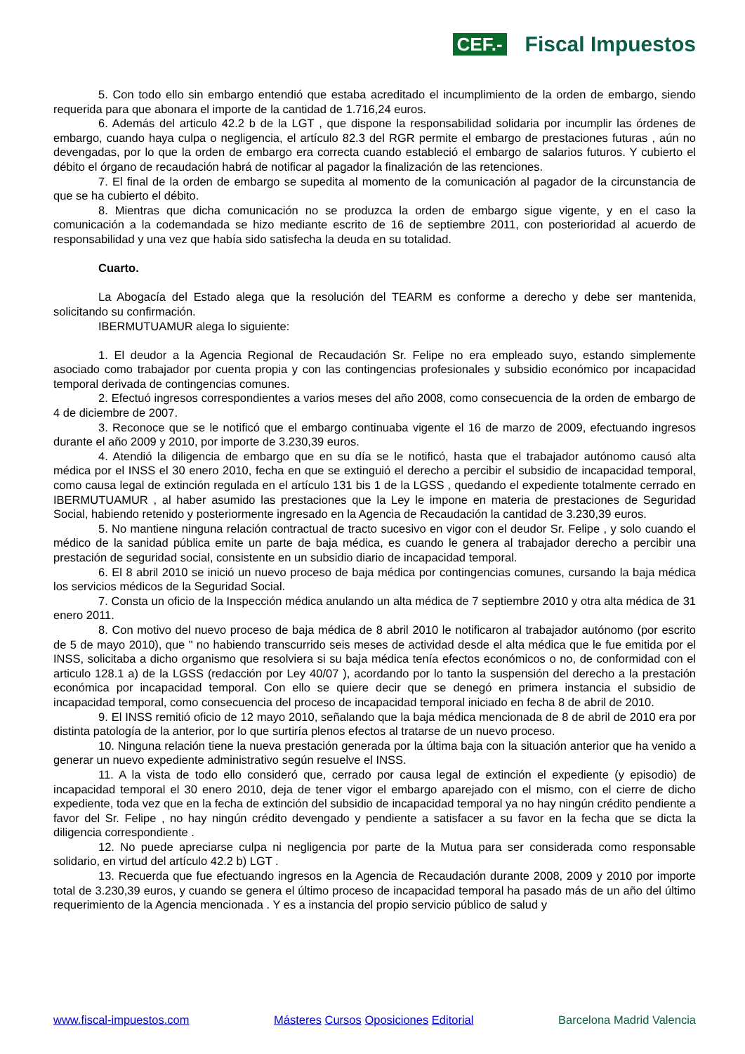CEF.- Fiscal Impuestos
5. Con todo ello sin embargo entendió que estaba acreditado el incumplimiento de la orden de embargo, siendo requerida para que abonara el importe de la cantidad de 1.716,24 euros.
6. Además del articulo 42.2 b de la LGT , que dispone la responsabilidad solidaria por incumplir las órdenes de embargo, cuando haya culpa o negligencia, el artículo 82.3 del RGR permite el embargo de prestaciones futuras , aún no devengadas, por lo que la orden de embargo era correcta cuando estableció el embargo de salarios futuros. Y cubierto el débito el órgano de recaudación habrá de notificar al pagador la finalización de las retenciones.
7. El final de la orden de embargo se supedita al momento de la comunicación al pagador de la circunstancia de que se ha cubierto el débito.
8. Mientras que dicha comunicación no se produzca la orden de embargo sigue vigente, y en el caso la comunicación a la codemandada se hizo mediante escrito de 16 de septiembre 2011, con posterioridad al acuerdo de responsabilidad y una vez que había sido satisfecha la deuda en su totalidad.
Cuarto.
La Abogacía del Estado alega que la resolución del TEARM es conforme a derecho y debe ser mantenida, solicitando su confirmación.
IBERMUTUAMUR alega lo siguiente:
1. El deudor a la Agencia Regional de Recaudación Sr. Felipe no era empleado suyo, estando simplemente asociado como trabajador por cuenta propia y con las contingencias profesionales y subsidio económico por incapacidad temporal derivada de contingencias comunes.
2. Efectuó ingresos correspondientes a varios meses del año 2008, como consecuencia de la orden de embargo de 4 de diciembre de 2007.
3. Reconoce que se le notificó que el embargo continuaba vigente el 16 de marzo de 2009, efectuando ingresos durante el año 2009 y 2010, por importe de 3.230,39 euros.
4. Atendió la diligencia de embargo que en su día se le notificó, hasta que el trabajador autónomo causó alta médica por el INSS el 30 enero 2010, fecha en que se extinguió el derecho a percibir el subsidio de incapacidad temporal, como causa legal de extinción regulada en el artículo 131 bis 1 de la LGSS , quedando el expediente totalmente cerrado en IBERMUTUAMUR , al haber asumido las prestaciones que la Ley le impone en materia de prestaciones de Seguridad Social, habiendo retenido y posteriormente ingresado en la Agencia de Recaudación la cantidad de 3.230,39 euros.
5. No mantiene ninguna relación contractual de tracto sucesivo en vigor con el deudor Sr. Felipe , y solo cuando el médico de la sanidad pública emite un parte de baja médica, es cuando le genera al trabajador derecho a percibir una prestación de seguridad social, consistente en un subsidio diario de incapacidad temporal.
6. El 8 abril 2010 se inició un nuevo proceso de baja médica por contingencias comunes, cursando la baja médica los servicios médicos de la Seguridad Social.
7. Consta un oficio de la Inspección médica anulando un alta médica de 7 septiembre 2010 y otra alta médica de 31 enero 2011.
8. Con motivo del nuevo proceso de baja médica de 8 abril 2010 le notificaron al trabajador autónomo (por escrito de 5 de mayo 2010), que " no habiendo transcurrido seis meses de actividad desde el alta médica que le fue emitida por el INSS, solicitaba a dicho organismo que resolviera si su baja médica tenía efectos económicos o no, de conformidad con el articulo 128.1 a) de la LGSS (redacción por Ley 40/07 ), acordando por lo tanto la suspensión del derecho a la prestación económica por incapacidad temporal. Con ello se quiere decir que se denegó en primera instancia el subsidio de incapacidad temporal, como consecuencia del proceso de incapacidad temporal iniciado en fecha 8 de abril de 2010.
9. El INSS remitió oficio de 12 mayo 2010, señalando que la baja médica mencionada de 8 de abril de 2010 era por distinta patología de la anterior, por lo que surtiría plenos efectos al tratarse de un nuevo proceso.
10. Ninguna relación tiene la nueva prestación generada por la última baja con la situación anterior que ha venido a generar un nuevo expediente administrativo según resuelve el INSS.
11. A la vista de todo ello consideró que, cerrado por causa legal de extinción el expediente (y episodio) de incapacidad temporal el 30 enero 2010, deja de tener vigor el embargo aparejado con el mismo, con el cierre de dicho expediente, toda vez que en la fecha de extinción del subsidio de incapacidad temporal ya no hay ningún crédito pendiente a favor del Sr. Felipe , no hay ningún crédito devengado y pendiente a satisfacer a su favor en la fecha que se dicta la diligencia correspondiente .
12. No puede apreciarse culpa ni negligencia por parte de la Mutua para ser considerada como responsable solidario, en virtud del artículo 42.2 b) LGT .
13. Recuerda que fue efectuando ingresos en la Agencia de Recaudación durante 2008, 2009 y 2010 por importe total de 3.230,39 euros, y cuando se genera el último proceso de incapacidad temporal ha pasado más de un año del último requerimiento de la Agencia mencionada . Y es a instancia del propio servicio público de salud y
www.fiscal-impuestos.com Másteres Cursos Oposiciones Editorial Barcelona Madrid Valencia